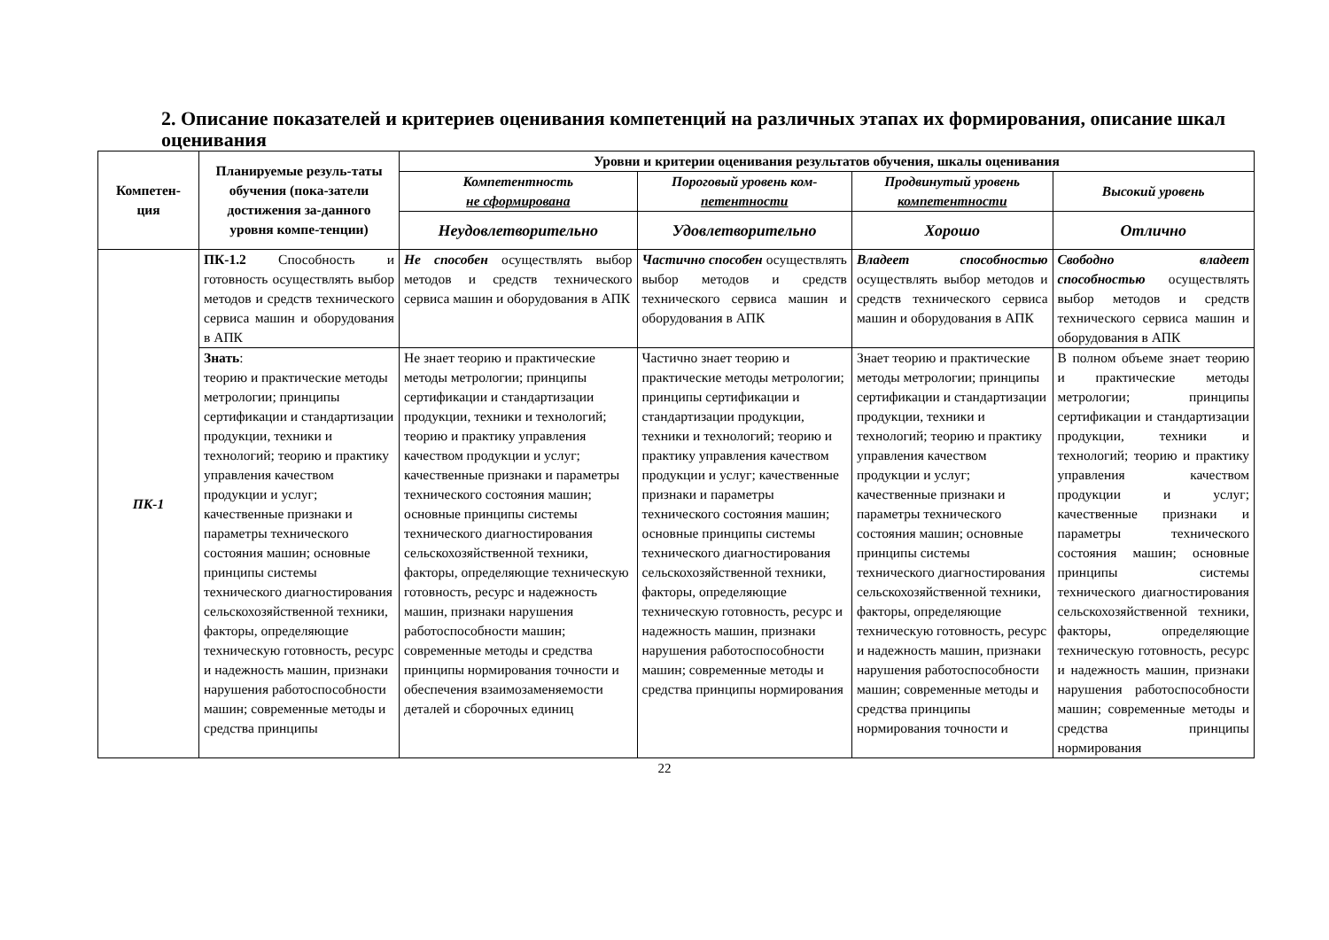2. Описание показателей и критериев оценивания компетенций на различных этапах их формирования, описание шкал оценивания
| Компетен- ция | Планируемые резуль-таты обучения (пока-затели достижения за-данного уровня компе-тенции) | Уровни и критерии оценивания результатов обучения, шкалы оценивания | | | |
| --- | --- | --- | --- | --- | --- |
| | | Компетентность не сформирована | Пороговый уровень ком- петентности | Продвинутый уровень компетентности | Высокий уровень |
| | | Неудовлетворительно | Удовлетворительно | Хорошо | Отлично |
| ПК-1 | ПК-1.2 Способность и готовность осуществлять выбор методов и средств технического сервиса машин и оборудования в АПК | Не способен осуществлять выбор методов и средств технического сервиса машин и оборудования в АПК | Частично способен осуществлять выбор методов и средств технического сервиса машин и оборудования в АПК | Владеет способностью осуществлять выбор методов и средств технического сервиса машин и оборудования в АПК | Свободно владеет способностью осуществлять выбор методов и средств технического сервиса машин и оборудования в АПК |
| | Знать : теорию и практические методы метрологии; принципы сертификации и стандартизации продукции, техники и технологий; теорию и практику управления качеством продукции и услуг; качественные признаки и параметры технического состояния машин; основные принципы системы технического диагностирования сельскохозяйственной техники, факторы, определяющие техническую готовность, ресурс и надежность машин, признаки нарушения работоспособности машин; современные методы и средства принципы | Не знает теорию и практические методы метрологии; принципы сертификации и стандартизации продукции, техники и технологий; теорию и практику управления качеством продукции и услуг; качественные признаки и параметры технического состояния машин; основные принципы системы технического диагностирования сельскохозяйственной техники, факторы, определяющие техническую готовность, ресурс и надежность машин, признаки нарушения работоспособности машин; современные методы и средства принципы нормирования точности и обеспечения взаимозаменяемости деталей и сборочных единиц | Частично знает теорию и практические методы метрологии; принципы сертификации и стандартизации продукции, техники и технологий; теорию и практику управления качеством продукции и услуг; качественные признаки и параметры технического состояния машин; основные принципы системы технического диагностирования сельскохозяйственной техники, факторы, определяющие техническую готовность, ресурс и надежность машин, признаки нарушения работоспособности машин; современные методы и средства принципы нормирования | Знает теорию и практические методы метрологии; принципы сертификации и стандартизации продукции, техники и технологий; теорию и практику управления качеством продукции и услуг; качественные признаки и параметры технического состояния машин; основные принципы системы технического диагностирования сельскохозяйственной техники, факторы, определяющие техническую готовность, ресурс и надежность машин, признаки нарушения работоспособности машин; современные методы и средства принципы нормирования точности и | В полном объеме знает теорию и практические методы метрологии; принципы сертификации и стандартизации продукции, техники и технологий; теорию и практику управления качеством продукции и услуг; качественные признаки и параметры технического состояния машин; основные принципы системы технического диагностирования сельскохозяйственной техники, факторы, определяющие техническую готовность, ресурс и надежность машин, признаки нарушения работоспособности машин; современные методы и средства принципы нормирования |
22